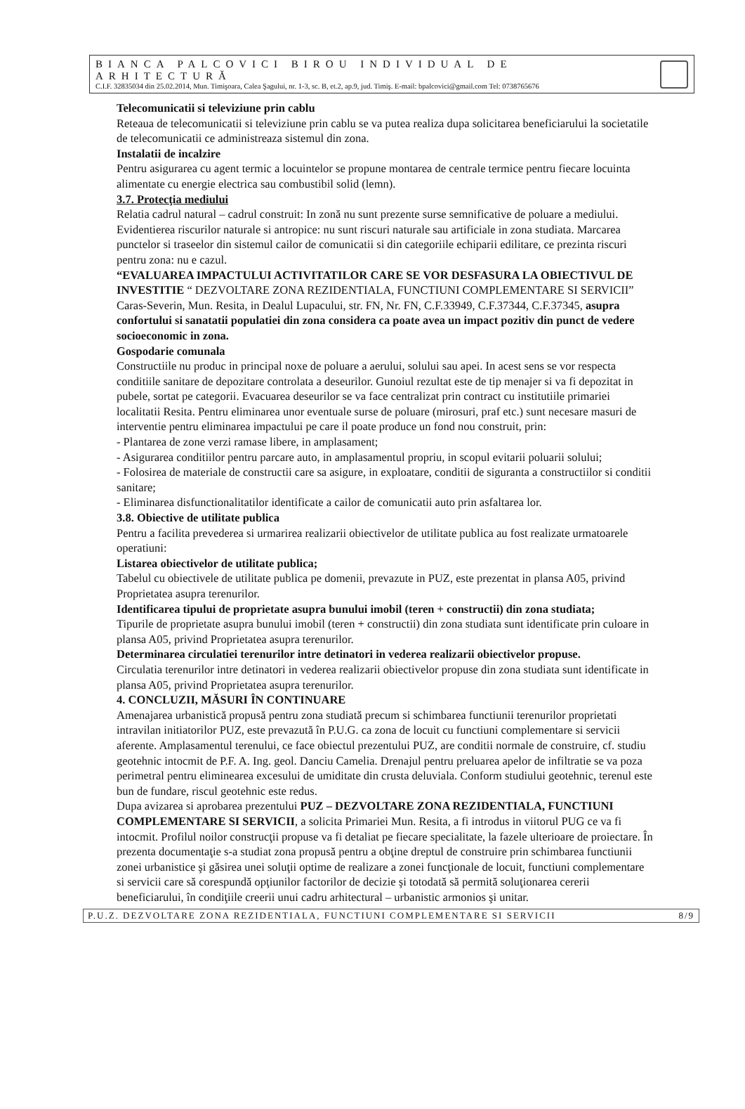BIANCA PALCOVICI BIROU INDIVIDUAL DE ARHITECTURĂ
C.I.F. 32835034 din 25.02.2014, Mun. Timişoara, Calea Şagului, nr. 1-3, sc. B, et.2, ap.9, jud. Timiş. E-mail: bpalcovici@gmail.com Tel: 0738765676
Telecomunicatii si televiziune prin cablu
Reteaua de telecomunicatii si televiziune prin cablu se va putea realiza dupa solicitarea beneficiarului la societatile de telecomunicatii ce administreaza sistemul din zona.
Instalatii de incalzire
Pentru asigurarea cu agent termic a locuintelor se propune montarea de centrale termice pentru fiecare locuinta alimentate cu energie electrica sau combustibil solid (lemn).
3.7. Protecţia mediului
Relatia cadrul natural – cadrul construit: In zonă nu sunt prezente surse semnificative de poluare a mediului. Evidentierea riscurilor naturale si antropice: nu sunt riscuri naturale sau artificiale in zona studiata. Marcarea punctelor si traseelor din sistemul cailor de comunicatii si din categoriile echiparii edilitare, ce prezinta riscuri pentru zona: nu e cazul.
“EVALUAREA IMPACTULUI ACTIVITATILOR CARE SE VOR DESFASURA LA OBIECTIVUL DE INVESTITIE “ DEZVOLTARE ZONA REZIDENTIALA, FUNCTIUNI COMPLEMENTARE SI SERVICII” Caras-Severin, Mun. Resita, in Dealul Lupacului, str. FN, Nr. FN, C.F.33949, C.F.37344, C.F.37345, asupra confortului si sanatatii populatiei din zona considera ca poate avea un impact pozitiv din punct de vedere socioeconomic in zona.
Gospodarie comunala
Constructiile nu produc in principal noxe de poluare a aerului, solului sau apei. In acest sens se vor respecta conditiile sanitare de depozitare controlata a deseurilor. Gunoiul rezultat este de tip menajer si va fi depozitat in pubele, sortat pe categorii. Evacuarea deseurilor se va face centralizat prin contract cu institutiile primariei localitatii Resita. Pentru eliminarea unor eventuale surse de poluare (mirosuri, praf etc.) sunt necesare masuri de interventie pentru eliminarea impactului pe care il poate produce un fond nou construit, prin:
- Plantarea de zone verzi ramase libere, in amplasament;
- Asigurarea conditiilor pentru parcare auto, in amplasamentul propriu, in scopul evitarii poluarii solului;
- Folosirea de materiale de constructii care sa asigure, in exploatare, conditii de siguranta a constructiilor si conditii sanitare;
- Eliminarea disfunctionalitatilor identificate a cailor de comunicatii auto prin asfaltarea lor.
3.8. Obiective de utilitate publica
Pentru a facilita prevederea si urmarirea realizarii obiectivelor de utilitate publica au fost realizate urmatoarele operatiuni:
Listarea obiectivelor de utilitate publica;
Tabelul cu obiectivele de utilitate publica pe domenii, prevazute in PUZ, este prezentat in plansa A05, privind Proprietatea asupra terenurilor.
Identificarea tipului de proprietate asupra bunului imobil (teren + constructii) din zona studiata;
Tipurile de proprietate asupra bunului imobil (teren + constructii) din zona studiata sunt identificate prin culoare in plansa A05, privind Proprietatea asupra terenurilor.
Determinarea circulatiei terenurilor intre detinatori in vederea realizarii obiectivelor propuse.
Circulatia terenurilor intre detinatori in vederea realizarii obiectivelor propuse din zona studiata sunt identificate in plansa A05, privind Proprietatea asupra terenurilor.
4. CONCLUZII, MĂSURI ÎN CONTINUARE
Amenajarea urbanistică propusă pentru zona studiată precum si schimbarea functiunii terenurilor proprietati intravilan initiatorilor PUZ, este prevazută în P.U.G. ca zona de locuit cu functiuni complementare si servicii aferente. Amplasamentul terenului, ce face obiectul prezentului PUZ, are conditii normale de construire, cf. studiu geotehnic intocmit de P.F. A. Ing. geol. Danciu Camelia. Drenajul pentru preluarea apelor de infiltratie se va poza perimetral pentru eliminearea excesului de umiditate din crusta deluviala. Conform studiului geotehnic, terenul este bun de fundare, riscul geotehnic este redus.
Dupa avizarea si aprobarea prezentului PUZ – DEZVOLTARE ZONA REZIDENTIALA, FUNCTIUNI COMPLEMENTARE SI SERVICII, a solicita Primariei Mun. Resita, a fi introdus in viitorul PUG ce va fi intocmit. Profilul noilor construcţii propuse va fi detaliat pe fiecare specialitate, la fazele ulterioare de proiectare. În prezenta documentaţie s-a studiat zona propusă pentru a obţine dreptul de construire prin schimbarea functiunii zonei urbanistice şi găsirea unei soluţii optime de realizare a zonei funcţionale de locuit, functiuni complementare si servicii care să corespundă opţiunilor factorilor de decizie şi totodată să permită soluţionarea cererii beneficiarului, în condiţiile creerii unui cadru arhitectural – urbanistic armonios şi unitar.
P.U.Z. DEZVOLTARE ZONA REZIDENTIALA, FUNCTIUNI COMPLEMENTARE SI SERVICII 8/9